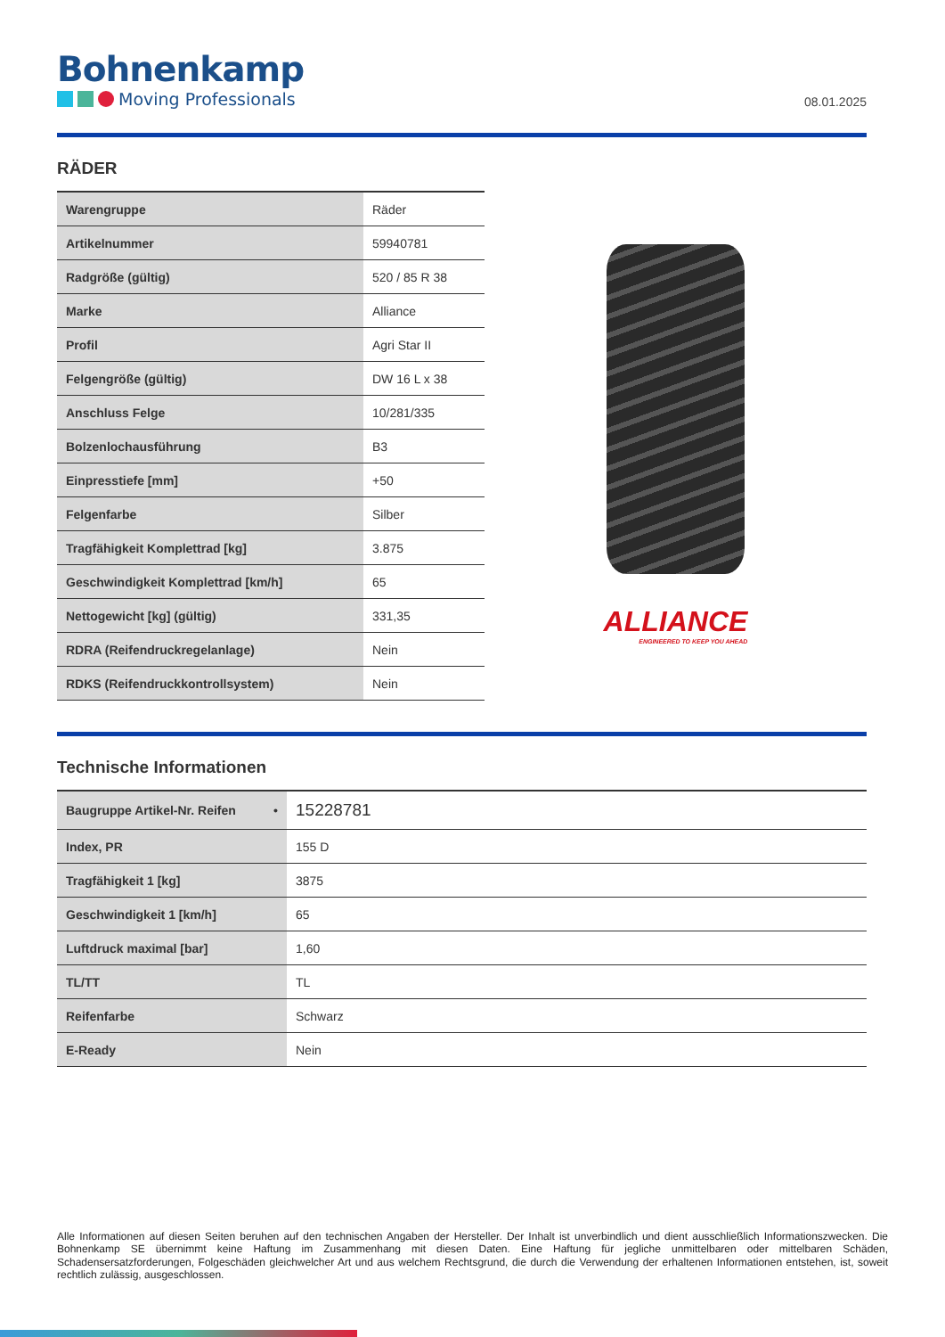Bohnenkamp
Moving Professionals
08.01.2025
RÄDER
| Warengruppe | Räder |
| Artikelnummer | 59940781 |
| Radgröße (gültig) | 520 / 85 R 38 |
| Marke | Alliance |
| Profil | Agri Star II |
| Felgengröße (gültig) | DW 16 L x 38 |
| Anschluss Felge | 10/281/335 |
| Bolzenlochausführung | B3 |
| Einpresstiefe [mm] | +50 |
| Felgenfarbe | Silber |
| Tragfähigkeit Komplettrad [kg] | 3.875 |
| Geschwindigkeit Komplettrad [km/h] | 65 |
| Nettogewicht [kg] (gültig) | 331,35 |
| RDRA (Reifendruckregelanlage) | Nein |
| RDKS (Reifendruckkontrollsystem) | Nein |
ALLIANCE
ENGINEERED TO KEEP YOU AHEAD
Technische Informationen
| Baugruppe Artikel-Nr. Reifen • | 15228781 |
| Index, PR | 155 D |
| Tragfähigkeit 1 [kg] | 3875 |
| Geschwindigkeit 1 [km/h] | 65 |
| Luftdruck maximal [bar] | 1,60 |
| TL/TT | TL |
| Reifenfarbe | Schwarz |
| E-Ready | Nein |
Alle Informationen auf diesen Seiten beruhen auf den technischen Angaben der Hersteller. Der Inhalt ist unverbindlich und dient ausschließlich Informationszwecken. Die Bohnenkamp SE übernimmt keine Haftung im Zusammenhang mit diesen Daten. Eine Haftung für jegliche unmittelbaren oder mittelbaren Schäden, Schadensersatzforderungen, Folgeschäden gleichwelcher Art und aus welchem Rechtsgrund, die durch die Verwendung der erhaltenen Informationen entstehen, ist, soweit rechtlich zulässig, ausgeschlossen.